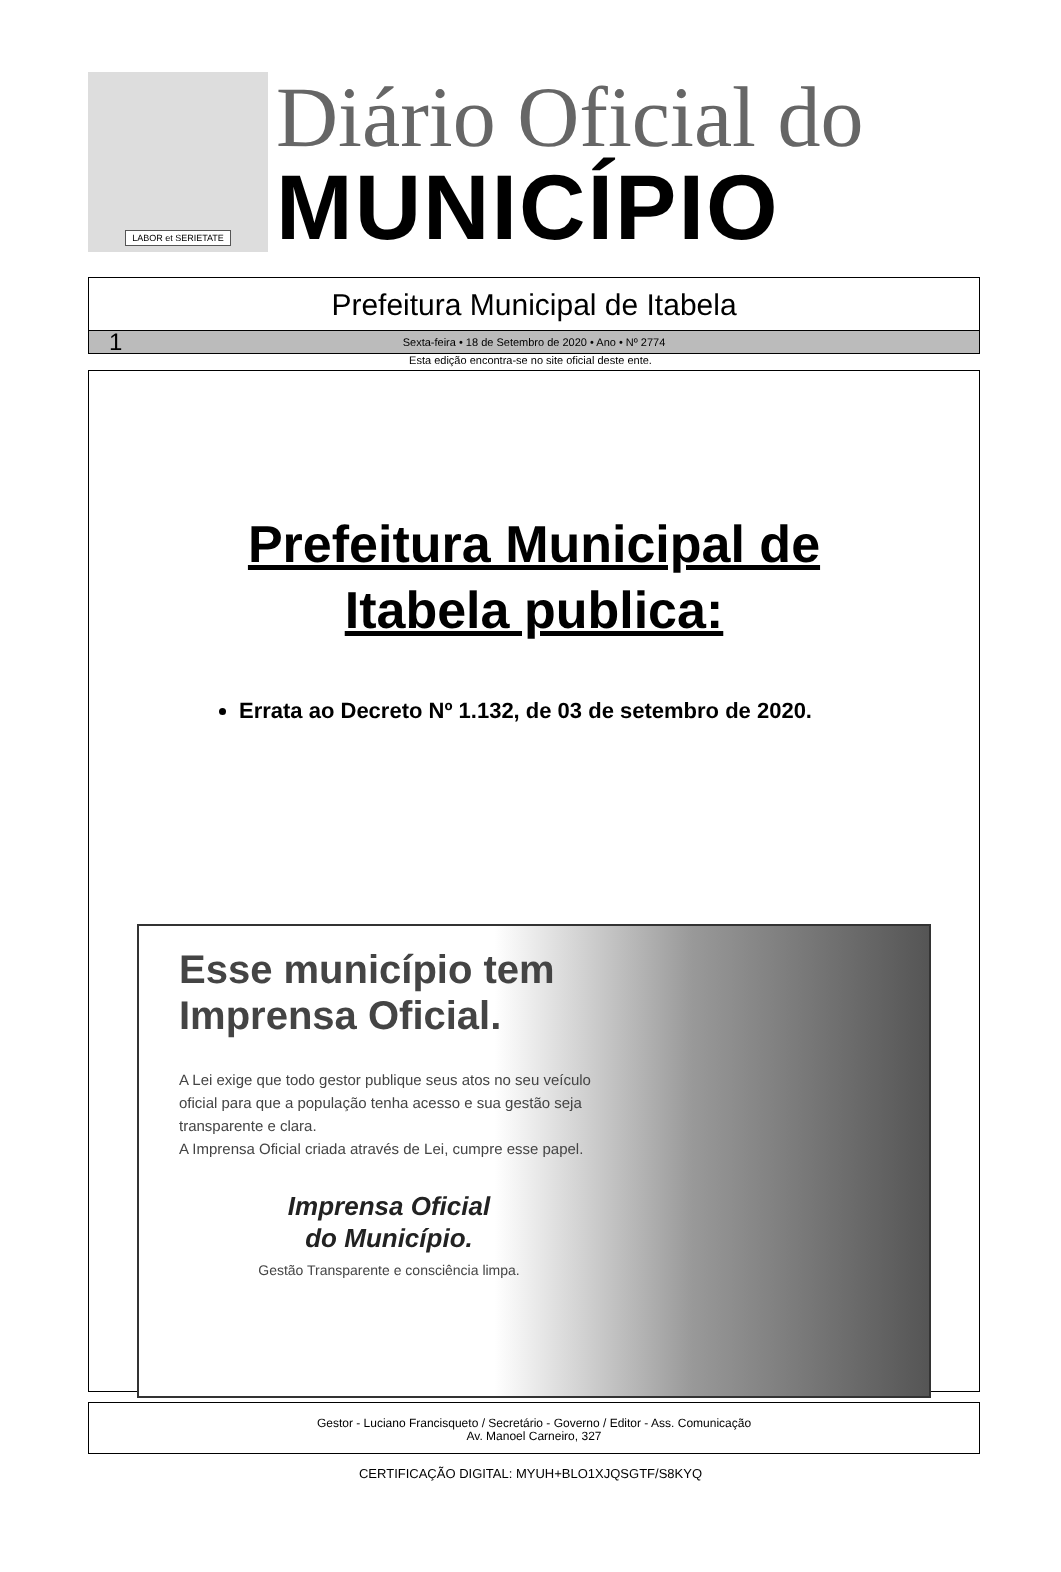LABOR et SERIETATE
Diário Oficial do
MUNICÍPIO
Prefeitura Municipal de Itabela
1 Sexta-feira • 18 de Setembro de 2020 • Ano • Nº 2774
Esta edição encontra-se no site oficial deste ente.
Prefeitura Municipal de
Itabela publica:
Errata ao Decreto Nº 1.132, de 03 de setembro de 2020.
Esse município tem Imprensa Oficial.
A Lei exige que todo gestor publique seus atos no seu veículo oficial para que a população tenha acesso e sua gestão seja transparente e clara.
A Imprensa Oficial criada através de Lei, cumpre esse papel.
Imprensa Oficial
do Município.
Gestão Transparente e consciência limpa.
Gestor - Luciano Francisqueto / Secretário - Governo / Editor - Ass. Comunicação
Av. Manoel Carneiro, 327
CERTIFICAÇÃO DIGITAL: MYUH+BLO1XJQSGTF/S8KYQ